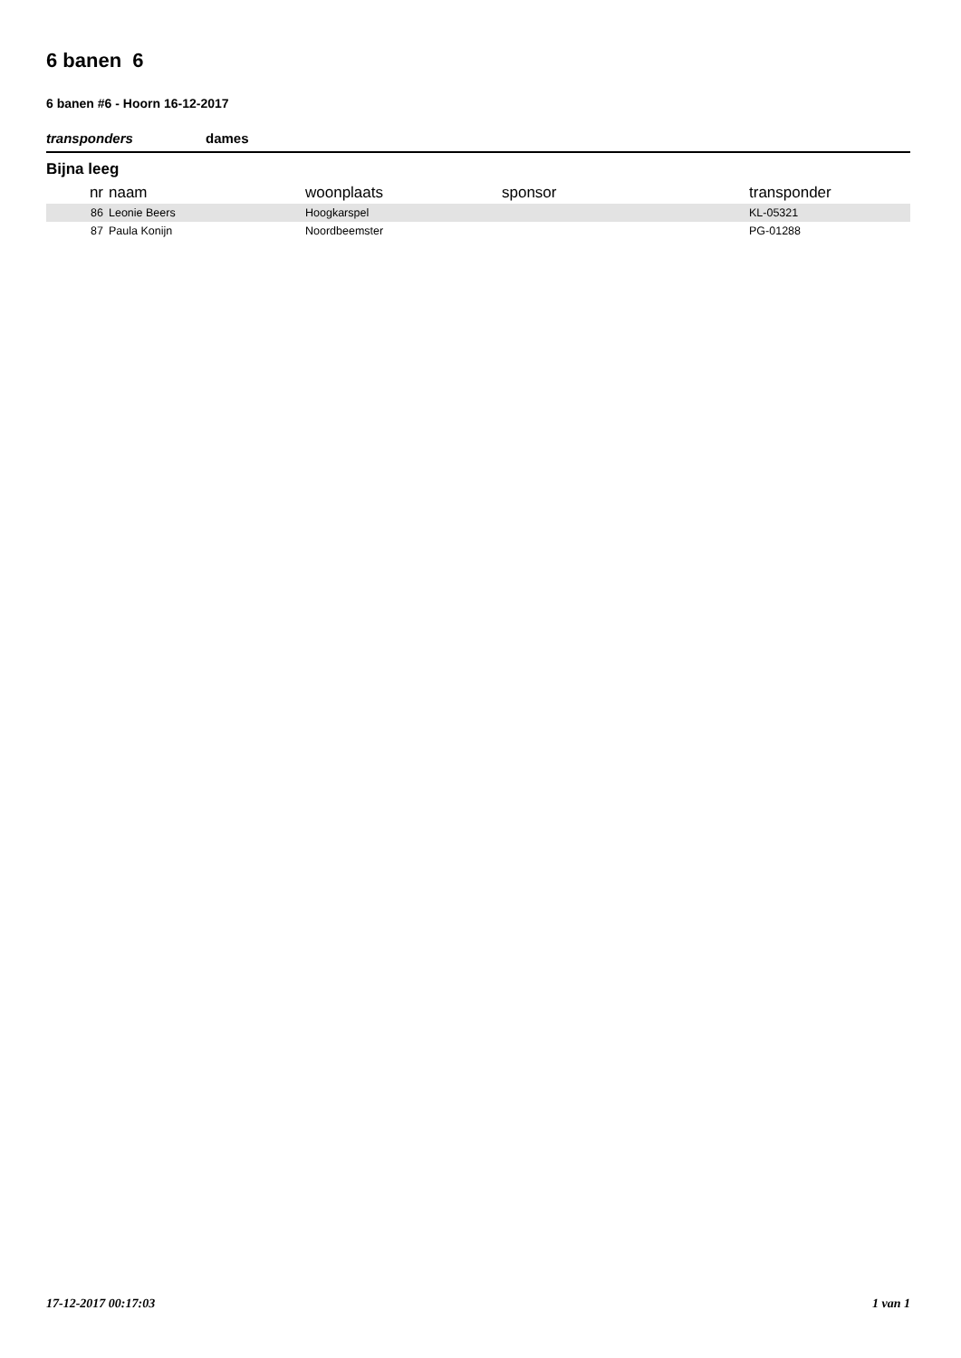6 banen 6
6 banen #6 - Hoorn 16-12-2017
transponders dames
Bijna leeg
| nr | naam | woonplaats | sponsor | transponder |
| --- | --- | --- | --- | --- |
| 86 | Leonie Beers | Hoogkarspel | | KL-05321 |
| 87 | Paula Konijn | Noordbeemster | | PG-01288 |
17-12-2017 00:17:03 1 van 1